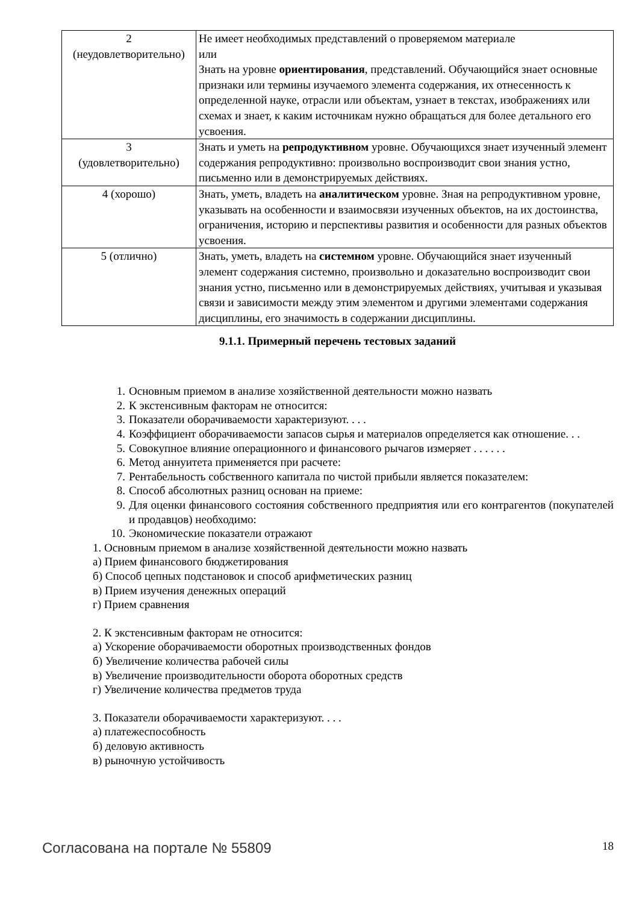| 2 (неудовлетворительно) | Не имеет необходимых представлений о проверяемом материале или Знать на уровне ориентирования , представлений. Обучающийся знает основные признаки или термины изучаемого элемента содержания, их отнесенность к определенной науке, отрасли или объектам, узнает в текстах, изображениях или схемах и знает, к каким источникам нужно обращаться для более детального его усвоения. |
| 3 (удовлетворительно) | Знать и уметь на репродуктивном уровне. Обучающихся знает изученный элемент содержания репродуктивно: произвольно воспроизводит свои знания устно, письменно или в демонстрируемых действиях. |
| 4 (хорошо) | Знать, уметь, владеть на аналитическом уровне. Зная на репродуктивном уровне, указывать на особенности и взаимосвязи изученных объектов, на их достоинства, ограничения, историю и перспективы развития и особенности для разных объектов усвоения. |
| 5 (отлично) | Знать, уметь, владеть на системном уровне. Обучающийся знает изученный элемент содержания системно, произвольно и доказательно воспроизводит свои знания устно, письменно или в демонстрируемых действиях, учитывая и указывая связи и зависимости между этим элементом и другими элементами содержания дисциплины, его значимость в содержании дисциплины. |
9.1.1. Примерный перечень тестовых заданий
1. Основным приемом в анализе хозяйственной деятельности можно назвать
2. К экстенсивным факторам не относится:
3. Показатели оборачиваемости характеризуют. . . .
4. Коэффициент оборачиваемости запасов сырья и материалов определяется как отношение. . .
5. Совокупное влияние операционного и финансового рычагов измеряет . . . . . .
6. Метод аннуитета применяется при расчете:
7. Рентабельность собственного капитала по чистой прибыли является показателем:
8. Способ абсолютных разниц основан на приеме:
9. Для оценки финансового состояния собственного предприятия или его контрагентов (покупателей и продавцов) необходимо:
10. Экономические показатели отражают
1. Основным приемом в анализе хозяйственной деятельности можно назвать
а) Прием финансового бюджетирования
б) Способ цепных подстановок и способ арифметических разниц
в) Прием изучения денежных операций
г) Прием сравнения
2. К экстенсивным факторам не относится:
а) Ускорение оборачиваемости оборотных производственных фондов
б) Увеличение количества рабочей силы
в) Увеличение производительности оборота оборотных средств
г) Увеличение количества предметов труда
3. Показатели оборачиваемости характеризуют. . . .
а) платежеспособность
б) деловую активность
в) рыночную устойчивость
Согласована на портале № 55809 18